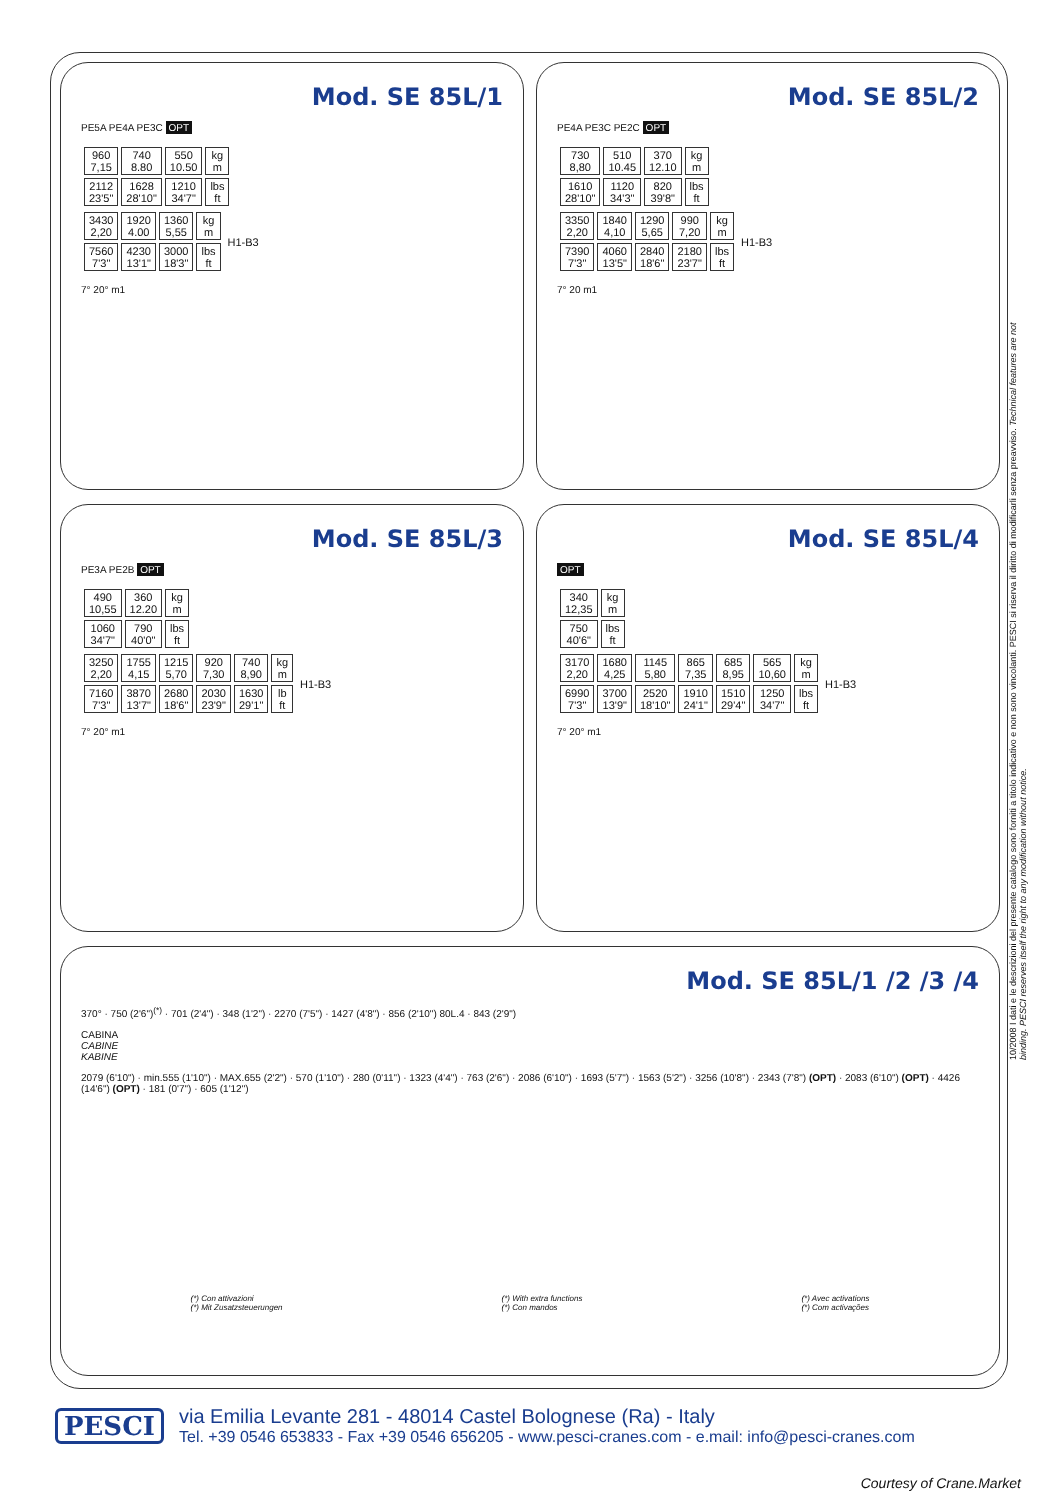Mod. SE 85L/1
PE5A PE4A PE3C OPT
| 960 7,15 | 740 8.80 | 550 10.50 | kg m |
| 2112 23'5" | 1628 28'10" | 1210 34'7" | lbs ft |
| 3430 2,20 | 1920 4.00 | 1360 5,55 | kg m | H1-B3 |
| 7560 7'3" | 4230 13'1" | 3000 18'3" | lbs ft | |
7° 20° m1
Mod. SE 85L/2
PE4A PE3C PE2C OPT
| 730 8,80 | 510 10.45 | 370 12.10 | kg m |
| 1610 28'10" | 1120 34'3" | 820 39'8" | lbs ft |
| 3350 2,20 | 1840 4,10 | 1290 5,65 | 990 7,20 | kg m | H1-B3 |
| 7390 7'3" | 4060 13'5" | 2840 18'6" | 2180 23'7" | lbs ft | |
7° 20 m1
Mod. SE 85L/3
PE3A PE2B OPT
| 490 10,55 | 360 12.20 | kg m |
| 1060 34'7" | 790 40'0" | lbs ft |
| 3250 2,20 | 1755 4,15 | 1215 5,70 | 920 7,30 | 740 8,90 | kg m | H1-B3 |
| 7160 7'3" | 3870 13'7" | 2680 18'6" | 2030 23'9" | 1630 29'1" | lb ft | |
7° 20° m1
Mod. SE 85L/4
OPT
| 340 12,35 | kg m |
| 750 40'6" | lbs ft |
| 3170 2,20 | 1680 4,25 | 1145 5,80 | 865 7,35 | 685 8,95 | 565 10,60 | kg m | H1-B3 |
| 6990 7'3" | 3700 13'9" | 2520 18'10" | 1910 24'1" | 1510 29'4" | 1250 34'7" | lbs ft | |
7° 20° m1
Mod. SE 85L/1 /2 /3 /4
370° · 750 (2'6")<sup>(*)</sup> · 701 (2'4") · 348 (1'2") · 2270 (7'5") · 1427 (4'8") · 856 (2'10") 80L.4 · 843 (2'9")
CABINA
CABINE
KABINE
2079 (6'10") · min.555 (1'10") · MAX.655 (2'2") · 570 (1'10") · 280 (0'11") · 1323 (4'4") · 763 (2'6") · 2086 (6'10") · 1693 (5'7") · 1563 (5'2") · 3256 (10'8") · 2343 (7'8") (OPT) · 2083 (6'10") (OPT) · 4426 (14'6") (OPT) · 181 (0'7") · 605 (1'12")
(*) Con attivazioni
(*) Mit Zusatzsteuerungen
(*) With extra functions
(*) Con mandos
(*) Avec activations
(*) Com activações
10/2008 I dati e le descrizioni del presente catalogo sono forniti a titolo indicativo e non sono vincolanti. PESCI si riserva il diritto di modificarli senza preavviso. Technical features are not binding. PESCI reserves itself the right to any modification without notice.
PESCI
via Emilia Levante 281 - 48014 Castel Bolognese (Ra) - Italy
Tel. +39 0546 653833 - Fax +39 0546 656205 - www.pesci-cranes.com - e.mail: info@pesci-cranes.com
Courtesy of Crane.Market